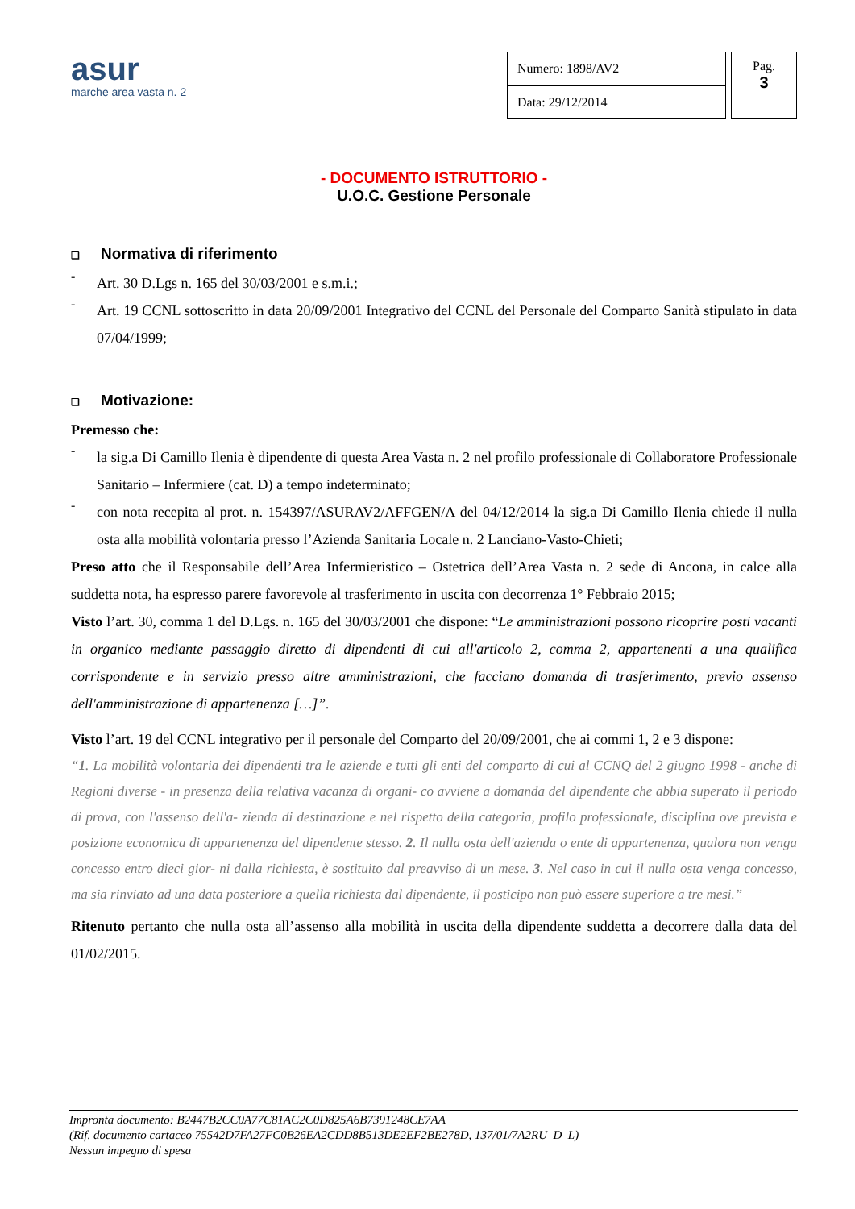asur
marche area vasta n. 2
| Numero: 1898/AV2 |
| Data: 29/12/2014 |
Pag.
3
- DOCUMENTO ISTRUTTORIO -
U.O.C. Gestione Personale
❑ Normativa di riferimento
-
Art. 30 D.Lgs n. 165 del 30/03/2001 e s.m.i.;
-
Art. 19 CCNL sottoscritto in data 20/09/2001 Integrativo del CCNL del Personale del Comparto Sanità stipulato in data 07/04/1999;
❑ Motivazione:
Premesso che:
-
la sig.a Di Camillo Ilenia è dipendente di questa Area Vasta n. 2 nel profilo professionale di Collaboratore Professionale Sanitario – Infermiere (cat. D) a tempo indeterminato;
-
con nota recepita al prot. n. 154397/ASURAV2/AFFGEN/A del 04/12/2014 la sig.a Di Camillo Ilenia chiede il nulla osta alla mobilità volontaria presso l’Azienda Sanitaria Locale n. 2 Lanciano-Vasto-Chieti;
Preso atto che il Responsabile dell’Area Infermieristico – Ostetrica dell’Area Vasta n. 2 sede di Ancona, in calce alla suddetta nota, ha espresso parere favorevole al trasferimento in uscita con decorrenza 1° Febbraio 2015;
Visto l’art. 30, comma 1 del D.Lgs. n. 165 del 30/03/2001 che dispone: “Le amministrazioni possono ricoprire posti vacanti in organico mediante passaggio diretto di dipendenti di cui all'articolo 2, comma 2, appartenenti a una qualifica corrispondente e in servizio presso altre amministrazioni, che facciano domanda di trasferimento, previo assenso dell'amministrazione di appartenenza […]”.
Visto l’art. 19 del CCNL integrativo per il personale del Comparto del 20/09/2001, che ai commi 1, 2 e 3 dispone:
“1. La mobilità volontaria dei dipendenti tra le aziende e tutti gli enti del comparto di cui al CCNQ del 2 giugno 1998 - anche di Regioni diverse - in presenza della relativa vacanza di organi- co avviene a domanda del dipendente che abbia superato il periodo di prova, con l'assenso dell'a- zienda di destinazione e nel rispetto della categoria, profilo professionale, disciplina ove prevista e posizione economica di appartenenza del dipendente stesso. 2. Il nulla osta dell'azienda o ente di appartenenza, qualora non venga concesso entro dieci gior- ni dalla richiesta, è sostituito dal preavviso di un mese. 3. Nel caso in cui il nulla osta venga concesso, ma sia rinviato ad una data posteriore a quella richiesta dal dipendente, il posticipo non può essere superiore a tre mesi.”
Ritenuto pertanto che nulla osta all’assenso alla mobilità in uscita della dipendente suddetta a decorrere dalla data del 01/02/2015.
Impronta documento: B2447B2CC0A77C81AC2C0D825A6B7391248CE7AA
(Rif. documento cartaceo 75542D7FA27FC0B26EA2CDD8B513DE2EF2BE278D, 137/01/7A2RU_D_L)
Nessun impegno di spesa